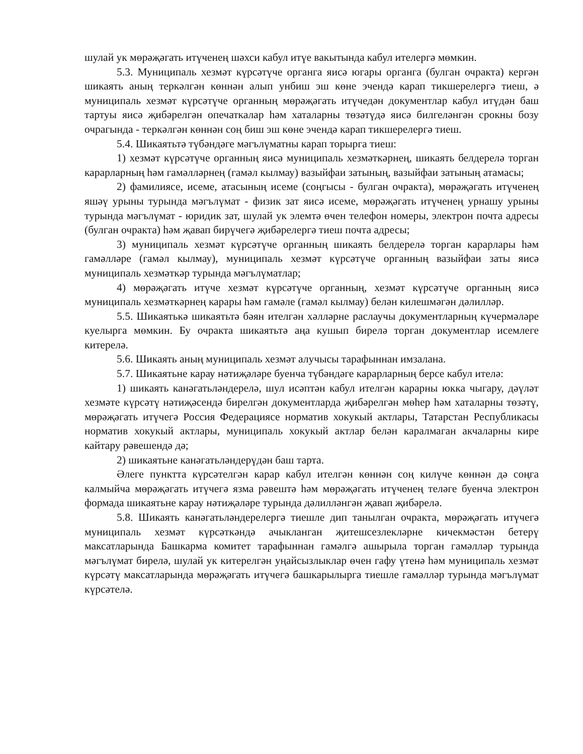шулай ук мөрәҗәгать итүченең шәхси кабул итүе вакытында кабул ителергә мөмкин.
5.3. Муниципаль хезмәт күрсәтүче органга яисә югары органга (булган очракта) кергән шикаять аның теркәлгән көннән алып унбиш эш көне эчендә карап тикшерелергә тиеш, ә муниципаль хезмәт күрсәтүче органның мөрәҗәгать итүчедән документлар кабул итүдән баш тартуы яисә җибәрелгән опечаткалар һәм хаталарны төзәтүдә яисә билгеләнгән срокны бозу очрагында - теркәлгән көннән соң биш эш көне эчендә карап тикшерелергә тиеш.
5.4. Шикаятьтә түбәндәге мәгълүматны карап торырга тиеш:
1) хезмәт күрсәтүче органның яисә муниципаль хезмәткәрнең, шикаять белдерелә торган карарларның һәм гамәлләрнең (гамәл кылмау) вазыйфаи затының, вазыйфаи затының атамасы;
2) фамилиясе, исеме, атасының исеме (соңгысы - булган очракта), мөрәҗәгать итүченең яшәү урыны турында мәгълүмат - физик зат яисә исеме, мөрәҗәгать итүченең урнашу урыны турында мәгълүмат - юридик зат, шулай ук элемтә өчен телефон номеры, электрон почта адресы (булган очракта) һәм җавап бирүчегә җибәрелергә тиеш почта адресы;
3) муниципаль хезмәт күрсәтүче органның шикаять белдерелә торган карарлары һәм гамәлләре (гамәл кылмау), муниципаль хезмәт күрсәтүче органның вазыйфаи заты яисә муниципаль хезмәткәр турында мәгълүматлар;
4) мөрәҗәгать итүче хезмәт күрсәтүче органның, хезмәт күрсәтүче органның яисә муниципаль хезмәткәрнең карары һәм гамәле (гамәл кылмау) белән килешмәгән дәлилләр.
5.5. Шикаятькә шикаятьтә бәян ителгән хәлләрне раслаучы документларның күчермәләре куелырга мөмкин. Бу очракта шикаятьтә аңа кушып бирелә торган документлар исемлеге китерелә.
5.6. Шикаять аның муниципаль хезмәт алучысы тарафыннан имзалана.
5.7. Шикаятьне карау нәтиҗәләре буенча түбәндәге карарларның берсе кабул ителә:
1) шикаять канәгатьләндерелә, шул исәптән кабул ителгән карарны юкка чыгару, дәүләт хезмәте күрсәтү нәтиҗәсендә бирелгән документларда җибәрелгән мөһер һәм хаталарны төзәтү, мөрәҗәгать итүчегә Россия Федерациясе норматив хокукый актлары, Татарстан Республикасы норматив хокукый актлары, муниципаль хокукый актлар белән каралмаган акчаларны кире кайтару рәвешендә дә;
2) шикаятьне канәгатьләндерүдән баш тарта.
Әлеге пунктта күрсәтелгән карар кабул ителгән көннән соң килүче көннән дә соңга калмыйча мөрәҗәгать итүчегә язма рәвештә һәм мөрәҗәгать итүченең теләге буенча электрон формада шикаятьне карау нәтиҗәләре турында дәлилләнгән җавап җибәрелә.
5.8. Шикаять канәгатьләндерелергә тиешле дип танылган очракта, мөрәҗәгать итүчегә муниципаль хезмәт күрсәткәндә ачыкланган җитешсезлекләрне кичекмәстән бетерү максатларында Башкарма комитет тарафыннан гамәлгә ашырыла торган гамәлләр турында мәгълүмат бирелә, шулай ук китерелгән уңайсызлыклар өчен гафу үтенә һәм муниципаль хезмәт күрсәтү максатларында мөрәҗәгать итүчегә башкарылырга тиешле гамәлләр турында мәгълүмат күрсәтелә.